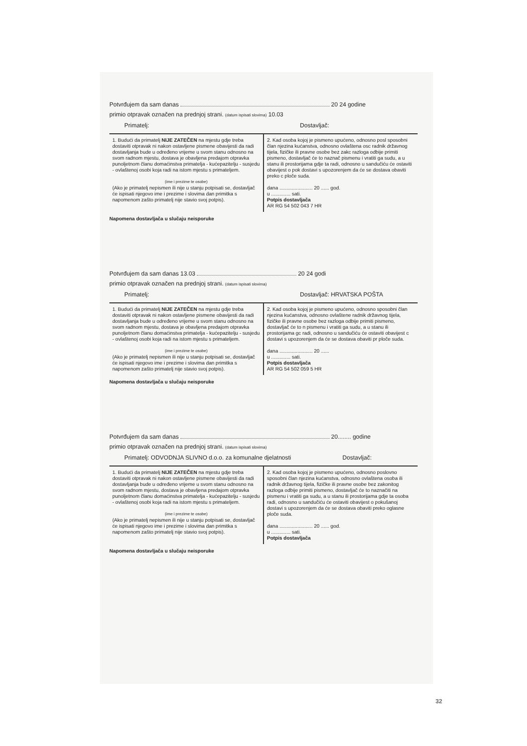Potvrđujem da sam danas 20 24 godine
primio otpravak označen na prednjoj strani. (datum ispisati slovima) 10.03
Primatelj: Dostavljač:
1. Budući da primatelj NIJE ZATEČEN na mjestu gdje treba dostaviti otpravak ni nakon ostavljene pismene obavijesti da radi dostavljanja bude u određeno vrijeme u svom stanu odnosno na svom radnom mjestu, dostava je obavljena predajom otpravka punoljetnom članu domaćinstva primatelja - kućepazitelju - susjedu - ovlaštenoj osobi koja radi na istom mjestu s primateljem.
(ime i prezime te osobe)
(Ako je primatelj nepismen ili nije u stanju potpisati se, dostavljač će ispisati njegovo ime i prezime i slovima dan primitka s napomenom zašto primatelj nije stavio svoj potpis).
2. Kad osoba kojoj je pismeno upućeno, odnosno posl sposobni član njezina kućanstva, odnosno ovlaštena osc radnik državnog tijela, fizičke ili pravne osobe bez zakc razloga odbije primiti pismeno, dostavljač će to naznač pismenu i vratiti ga sudu, a u stanu ili prostorijama gdje ta radi, odnosno u sandučiću će ostaviti obavijest o pok dostavi s upozorenjem da će se dostava obaviti preko c ploče suda.
dana ........................ 20 ...... god.
u .............. sati.
Potpis dostavljača
AR RG 54 502 043 7 HR
Napomena dostavljača u slučaju neisporuke
Potvrđujem da sam danas 13.03 20 24 godi
primio otpravak označen na prednjoj strani. (datum ispisati slovima)
Primatelj: Dostavljač: HRVATSKA POŠTA
1. Budući da primatelj NIJE ZATEČEN na mjestu gdje treba dostaviti otpravak ni nakon ostavljene pismene obavijesti da radi dostavljanja bude u određeno vrijeme u svom stanu odnosno na svom radnom mjestu, dostava je obavljena predajom otpravka punoljetnom članu domaćinstva primatelja - kućepazitelju - susjedu - ovlaštenoj osobi koja radi na istom mjestu s primateljem.
(ime i prezime te osobe)
(Ako je primatelj nepismen ili nije u stanju potpisati se, dostavljač će ispisati njegovo ime i prezime i slovima dan primitka s napomenom zašto primatelj nije stavio svoj potpis).
2. Kad osoba kojoj je pismeno upućeno, odnosno sposobni član njezina kućanstva, odnosno ovlaštene radnik državnog tijela, fizičke ili pravne osobe bez razloga odbije primiti pismeno, dostavljač će to n pismenu i vratiti ga sudu, a u stanu ili prostorijama gc radi, odnosno u sandučiću će ostaviti obavijest c dostavi s upozorenjem da će se dostava obaviti pr ploče suda.
dana ........................ 20 ......
u .............. sati.
Potpis dostavljača
AR RG 54 502 059 5 HR
Napomena dostavljača u slučaju neisporuke
Potvrđujem da sam danas 20........ godine
primio otpravak označen na prednjoj strani. (datum ispisati slovima)
Primatelj: ODVODNJA SLIVNO d.o.o. za komunalne djelatnosti Dostavljač:
1. Budući da primatelj NIJE ZATEČEN na mjestu gdje treba dostaviti otpravak ni nakon ostavljene pismene obavijesti da radi dostavljanja bude u određeno vrijeme u svom stanu odnosno na svom radnom mjestu, dostava je obavljena predajom otpravka punoljetnom članu domaćinstva primatelja - kućepazitelju - susjedu - ovlaštenoj osobi koja radi na istom mjestu s primateljem.
(ime i prezime te osobe)
(Ako je primatelj nepismen ili nije u stanju potpisati se, dostavljač će ispisati njegovo ime i prezime i slovima dan primitka s napomenom zašto primatelj nije stavio svoj potpis).
2. Kad osoba kojoj je pismeno upućeno, odnosno poslovno sposobni član njezina kućanstva, odnosno ovlaštena osoba ili radnik državnog tijela, fizičke ili pravne osobe bez zakonitog razloga odbije primiti pismeno, dostavljač će to naznačiti na pismenu i vratiti ga sudu, a u stanu ili prostorijama gdje ta osoba radi, odnosno u sandučiću će ostaviti obavijest o pokušanoj dostavi s upozorenjem da će se dostava obaviti preko oglasne ploče suda.
dana ........................ 20 ...... god.
u .............. sati.
Potpis dostavljača
Napomena dostavljača u slučaju neisporuke
32